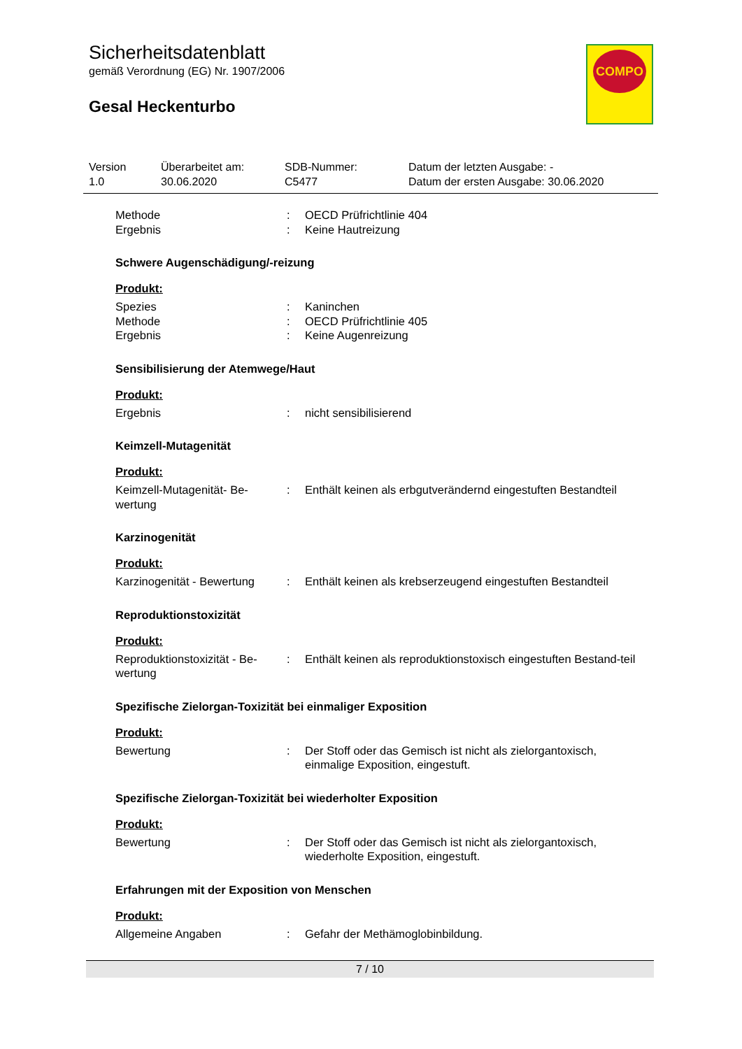Sicherheitsdatenblatt
gemäß Verordnung (EG) Nr. 1907/2006
Gesal Heckenturbo
COMPO
| Version 1.0 | Überarbeitet am: 30.06.2020 | SDB-Nummer: C5477 | Datum der letzten Ausgabe: - Datum der ersten Ausgabe: 30.06.2020 |
| Methode | : | OECD Prüfrichtlinie 404 |
| Ergebnis | : | Keine Hautreizung |
Schwere Augenschädigung/-reizung
Produkt:
| Spezies | : | Kaninchen |
| Methode | : | OECD Prüfrichtlinie 405 |
| Ergebnis | : | Keine Augenreizung |
Sensibilisierung der Atemwege/Haut
Produkt:
| Ergebnis | : | nicht sensibilisierend |
Keimzell-Mutagenität
Produkt:
| Keimzell-Mutagenität- Be-wertung | : | Enthält keinen als erbgutverändernd eingestuften Bestandteil |
Karzinogenität
Produkt:
| Karzinogenität - Bewertung | : | Enthält keinen als krebserzeugend eingestuften Bestandteil |
Reproduktionstoxizität
Produkt:
| Reproduktionstoxizität - Be-wertung | : | Enthält keinen als reproduktionstoxisch eingestuften Bestand-teil |
Spezifische Zielorgan-Toxizität bei einmaliger Exposition
Produkt:
| Bewertung | : | Der Stoff oder das Gemisch ist nicht als zielorgantoxisch, einmalige Exposition, eingestuft. |
Spezifische Zielorgan-Toxizität bei wiederholter Exposition
Produkt:
| Bewertung | : | Der Stoff oder das Gemisch ist nicht als zielorgantoxisch, wiederholte Exposition, eingestuft. |
Erfahrungen mit der Exposition von Menschen
Produkt:
| Allgemeine Angaben | : | Gefahr der Methämoglobinbildung. |
7 / 10